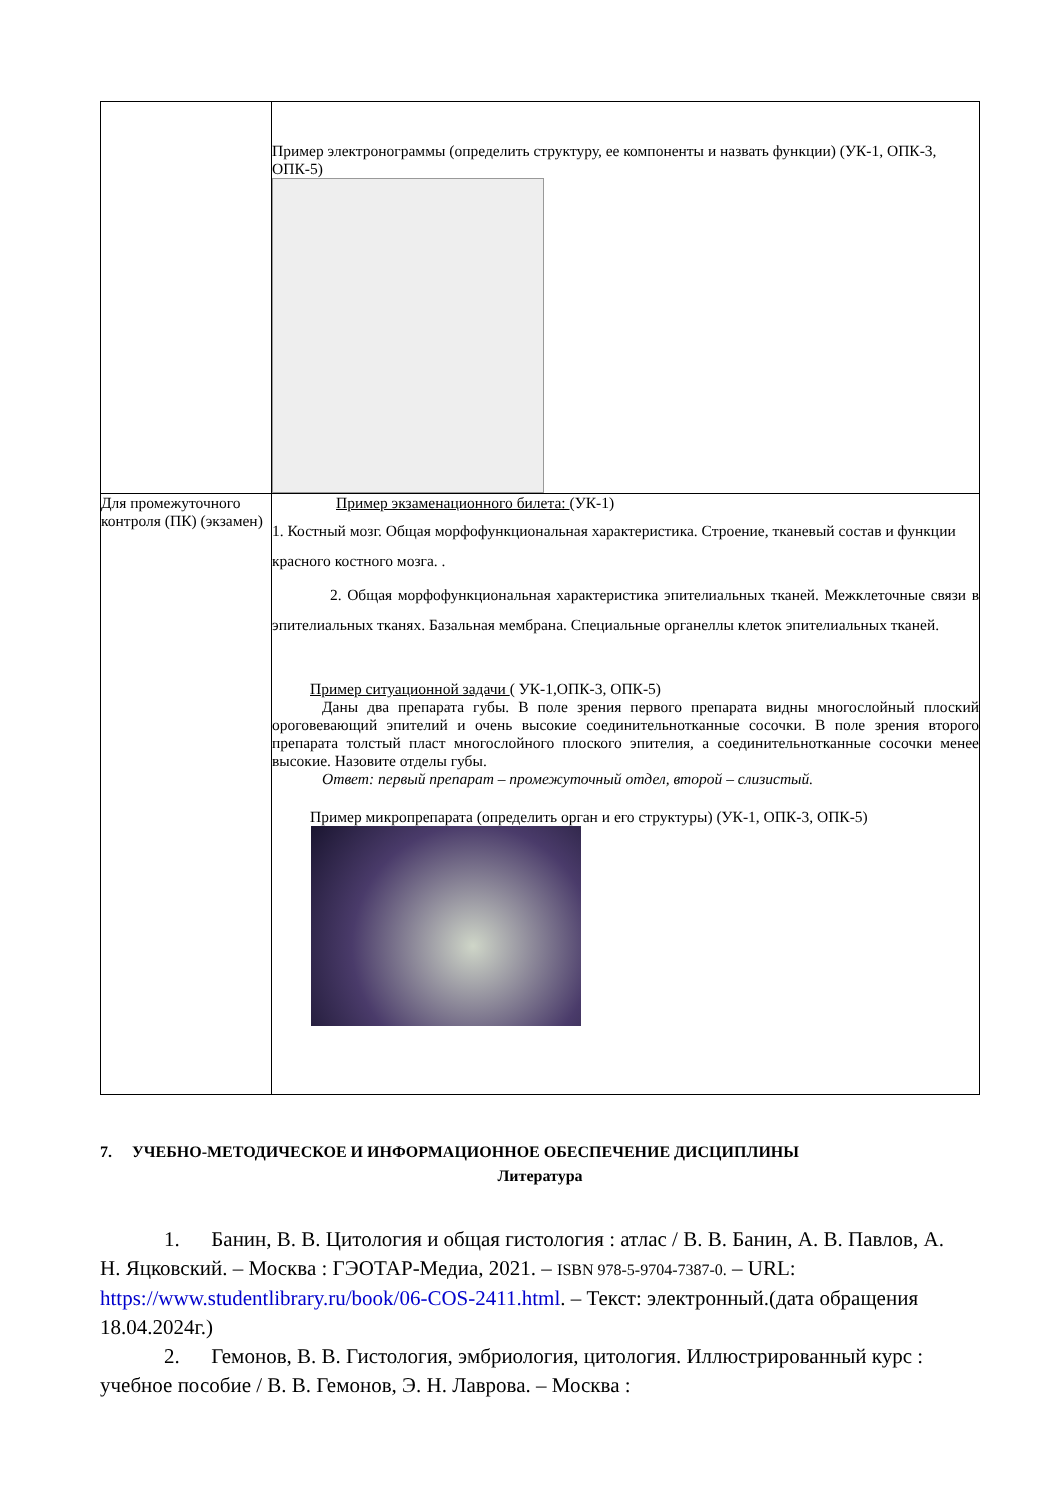| | Пример электронограммы (определить структуру, ее компоненты и назвать функции) (УК-1, ОПК-3, ОПК-5) |
| Для промежуточного контроля (ПК) (экзамен) | Пример экзаменационного билета: (УК-1) 1. Костный мозг. Общая морфофункциональная характеристика. Строение, тканевый состав и функции красного костного мозга. . 2. Общая морфофункциональная характеристика эпителиальных тканей. Межклеточные связи в эпителиальных тканях. Базальная мембрана. Специальные органеллы клеток эпителиальных тканей. Пример ситуационной задачи ( УК-1,ОПК-3, ОПК-5) Даны два препарата губы. В поле зрения первого препарата видны многослойный плоский ороговевающий эпителий и очень высокие соединительнотканные сосочки. В поле зрения второго препарата толстый пласт многослойного плоского эпителия, а соединительнотканные сосочки менее высокие. Назовите отделы губы. Ответ: первый препарат – промежуточный отдел, второй – слизистый. Пример микропрепарата (определить орган и его структуры) (УК-1, ОПК-3, ОПК-5) |
7. УЧЕБНО-МЕТОДИЧЕСКОЕ И ИНФОРМАЦИОННОЕ ОБЕСПЕЧЕНИЕ ДИСЦИПЛИНЫ
Литература
1. Банин, В. В. Цитология и общая гистология : атлас / В. В. Банин, А. В. Павлов, А. Н. Яцковский. – Москва : ГЭОТАР-Медиа, 2021. – ISBN 978-5-9704-7387-0. – URL: https://www.studentlibrary.ru/book/06-COS-2411.html. – Текст: электронный.(дата обращения 18.04.2024г.)
2. Гемонов, В. В. Гистология, эмбриология, цитология. Иллюстрированный курс : учебное пособие / В. В. Гемонов, Э. Н. Лаврова. – Москва :